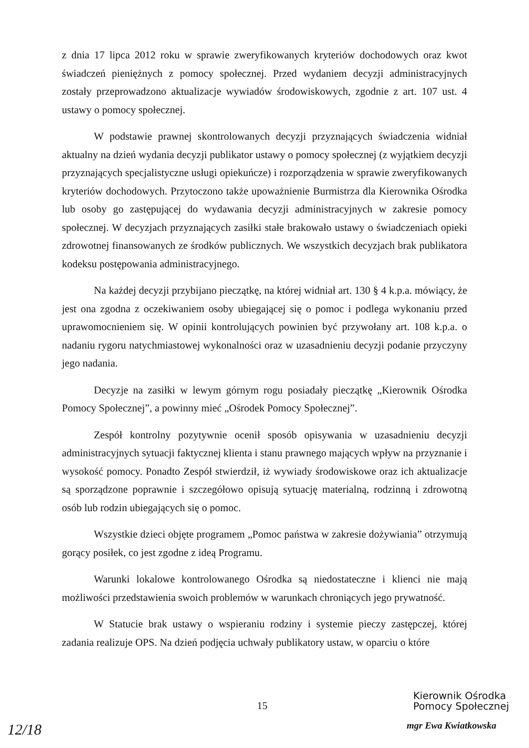z dnia 17 lipca 2012 roku w sprawie zweryfikowanych kryteriów dochodowych oraz kwot świadczeń pieniężnych z pomocy społecznej. Przed wydaniem decyzji administracyjnych zostały przeprowadzono aktualizacje wywiadów środowiskowych, zgodnie z art. 107 ust. 4 ustawy o pomocy społecznej.
W podstawie prawnej skontrolowanych decyzji przyznających świadczenia widniał aktualny na dzień wydania decyzji publikator ustawy o pomocy społecznej (z wyjątkiem decyzji przyznających specjalistyczne usługi opiekuńcze) i rozporządzenia w sprawie zweryfikowanych kryteriów dochodowych. Przytoczono także upoważnienie Burmistrza dla Kierownika Ośrodka lub osoby go zastępującej do wydawania decyzji administracyjnych w zakresie pomocy społecznej. W decyzjach przyznających zasiłki stałe brakowało ustawy o świadczeniach opieki zdrowotnej finansowanych ze środków publicznych. We wszystkich decyzjach brak publikatora kodeksu postępowania administracyjnego.
Na każdej decyzji przybijano pieczątkę, na której widniał art. 130 § 4 k.p.a. mówiący, że jest ona zgodna z oczekiwaniem osoby ubiegającej się o pomoc i podlega wykonaniu przed uprawomocnieniem się. W opinii kontrolujących powinien być przywołany art. 108 k.p.a. o nadaniu rygoru natychmiastowej wykonalności oraz w uzasadnieniu decyzji podanie przyczyny jego nadania.
Decyzje na zasiłki w lewym górnym rogu posiadały pieczątkę „Kierownik Ośrodka Pomocy Społecznej”, a powinny mieć „Ośrodek Pomocy Społecznej”.
Zespół kontrolny pozytywnie ocenił sposób opisywania w uzasadnieniu decyzji administracyjnych sytuacji faktycznej klienta i stanu prawnego mających wpływ na przyznanie i wysokość pomocy. Ponadto Zespół stwierdził, iż wywiady środowiskowe oraz ich aktualizacje są sporządzone poprawnie i szczegółowo opisują sytuację materialną, rodzinną i zdrowotną osób lub rodzin ubiegających się o pomoc.
Wszystkie dzieci objęte programem „Pomoc państwa w zakresie dożywiania” otrzymują gorący posiłek, co jest zgodne z ideą Programu.
Warunki lokalowe kontrolowanego Ośrodka są niedostateczne i klienci nie mają możliwości przedstawienia swoich problemów w warunkach chroniących jego prywatność.
W Statucie brak ustawy o wspieraniu rodziny i systemie pieczy zastępczej, której zadania realizuje OPS. Na dzień podjęcia uchwały publikatory ustaw, w oparciu o które
15
Kierownik Ośrodka
Pomocy Społecznej
mgr Ewa Kwiatkowska
12/18